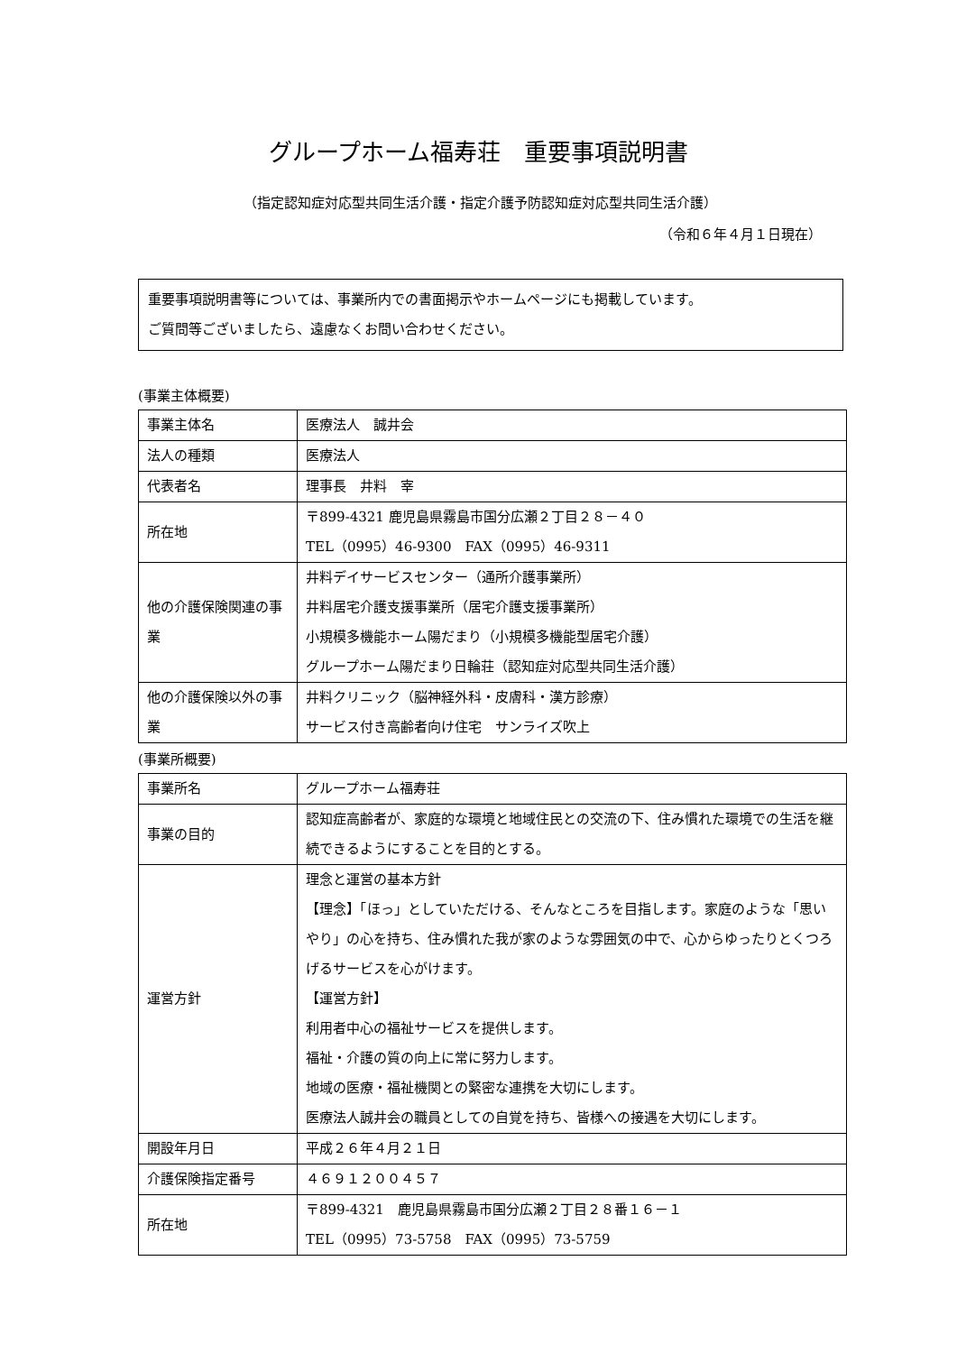グループホーム福寿荘　重要事項説明書
（指定認知症対応型共同生活介護・指定介護予防認知症対応型共同生活介護）
（令和６年４月１日現在）
重要事項説明書等については、事業所内での書面掲示やホームページにも掲載しています。
ご質問等ございましたら、遠慮なくお問い合わせください。
(事業主体概要)
| 事業主体名 | 医療法人 誠井会 |
| 法人の種類 | 医療法人 |
| 代表者名 | 理事長 井料 宰 |
| 所在地 | 〒899-4321 鹿児島県霧島市国分広瀬２丁目２８－４０ TEL（0995）46-9300 FAX（0995）46-9311 |
| 他の介護保険関連の事業 | 井料デイサービスセンター（通所介護事業所） 井料居宅介護支援事業所（居宅介護支援事業所） 小規模多機能ホーム陽だまり（小規模多機能型居宅介護） グループホーム陽だまり日輪荘（認知症対応型共同生活介護） |
| 他の介護保険以外の事業 | 井料クリニック（脳神経外科・皮膚科・漢方診療） サービス付き高齢者向け住宅 サンライズ吹上 |
(事業所概要)
| 事業所名 | グループホーム福寿荘 |
| 事業の目的 | 認知症高齢者が、家庭的な環境と地域住民との交流の下、住み慣れた環境での生活を継続できるようにすることを目的とする。 |
| 運営方針 | 理念と運営の基本方針 【理念】「ほっ」としていただける、そんなところを目指します。家庭のような「思いやり」の心を持ち、住み慣れた我が家のような雰囲気の中で、心からゆったりとくつろげるサービスを心がけます。 【運営方針】 利用者中心の福祉サービスを提供します。 福祉・介護の質の向上に常に努力します。 地域の医療・福祉機関との緊密な連携を大切にします。 医療法人誠井会の職員としての自覚を持ち、皆様への接遇を大切にします。 |
| 開設年月日 | 平成２６年４月２１日 |
| 介護保険指定番号 | ４６９１２００４５７ |
| 所在地 | 〒899-4321 鹿児島県霧島市国分広瀬２丁目２８番１６－１ TEL（0995）73-5758 FAX（0995）73-5759 |